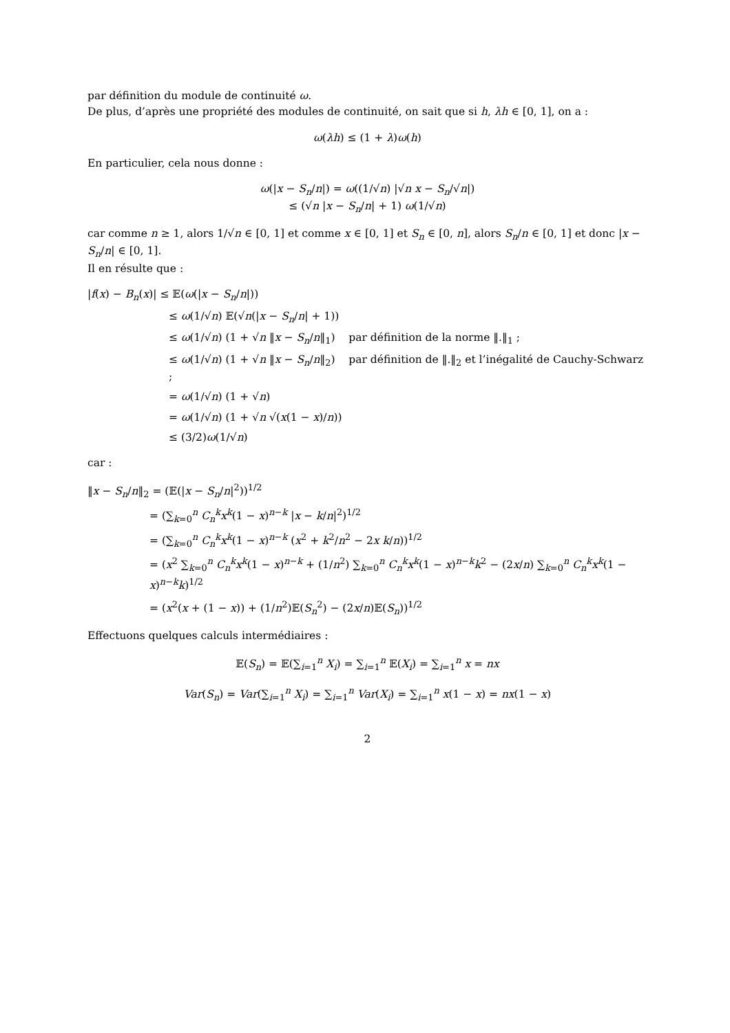par définition du module de continuité ω.
De plus, d’après une propriété des modules de continuité, on sait que si h, λh ∈ [0, 1], on a :
ω(λh) ≤ (1 + λ)ω(h)
En particulier, cela nous donne :
ω(|x − S<sub>n</sub>/n|) = ω((1/√n) |√n x − S<sub>n</sub>/√n|)
≤ (√n |x − S<sub>n</sub>/n| + 1) ω(1/√n)
car comme n ≥ 1, alors 1/√n ∈ [0, 1] et comme x ∈ [0, 1] et S<sub>n</sub> ∈ [0, n], alors S<sub>n</sub>/n ∈ [0, 1] et donc |x − S<sub>n</sub>/n| ∈ [0, 1].
Il en résulte que :
|f(x) − B<sub>n</sub>(x)| ≤ 𝔼(ω(|x − S<sub>n</sub>/n|))
≤ ω(1/√n) 𝔼(√n(|x − S<sub>n</sub>/n| + 1))
≤ ω(1/√n) (1 + √n ‖x − S<sub>n</sub>/n‖<sub>1</sub>) par définition de la norme ‖.‖<sub>1</sub> ;
≤ ω(1/√n) (1 + √n ‖x − S<sub>n</sub>/n‖<sub>2</sub>) par définition de ‖.‖<sub>2</sub> et l’inégalité de Cauchy-Schwarz ;
= ω(1/√n) (1 + √n)
= ω(1/√n) (1 + √n √(x(1 − x)/n))
≤ (3/2)ω(1/√n)
car :
‖x − S<sub>n</sub>/n‖<sub>2</sub> = (𝔼(|x − S<sub>n</sub>/n|<sup>2</sup>))<sup>1/2</sup>
= (∑<sub>k=0</sub><sup>n</sup> C<sub>n</sub><sup>k</sup> x<sup>k</sup>(1 − x)<sup>n−k</sup> |x − k/n|<sup>2</sup>)<sup>1/2</sup>
= (∑<sub>k=0</sub><sup>n</sup> C<sub>n</sub><sup>k</sup> x<sup>k</sup>(1 − x)<sup>n−k</sup> (x<sup>2</sup> + k<sup>2</sup>/n<sup>2</sup> − 2x k/n))<sup>1/2</sup>
= (x<sup>2</sup> ∑<sub>k=0</sub><sup>n</sup> C<sub>n</sub><sup>k</sup> x<sup>k</sup>(1 − x)<sup>n−k</sup> + (1/n<sup>2</sup>) ∑<sub>k=0</sub><sup>n</sup> C<sub>n</sub><sup>k</sup> x<sup>k</sup>(1 − x)<sup>n−k</sup>k<sup>2</sup> − (2x/n) ∑<sub>k=0</sub><sup>n</sup> C<sub>n</sub><sup>k</sup> x<sup>k</sup>(1 − x)<sup>n−k</sup>k)<sup>1/2</sup>
= (x<sup>2</sup>(x + (1 − x)) + (1/n<sup>2</sup>)𝔼(S<sub>n</sub><sup>2</sup>) − (2x/n)𝔼(S<sub>n</sub>))<sup>1/2</sup>
Effectuons quelques calculs intermédiaires :
𝔼(S<sub>n</sub>) = 𝔼(∑<sub>i=1</sub><sup>n</sup> X<sub>i</sub>) = ∑<sub>i=1</sub><sup>n</sup> 𝔼(X<sub>i</sub>) = ∑<sub>i=1</sub><sup>n</sup> x = nx
Var(S<sub>n</sub>) = Var(∑<sub>i=1</sub><sup>n</sup> X<sub>i</sub>) = ∑<sub>i=1</sub><sup>n</sup> Var(X<sub>i</sub>) = ∑<sub>i=1</sub><sup>n</sup> x(1 − x) = nx(1 − x)
2